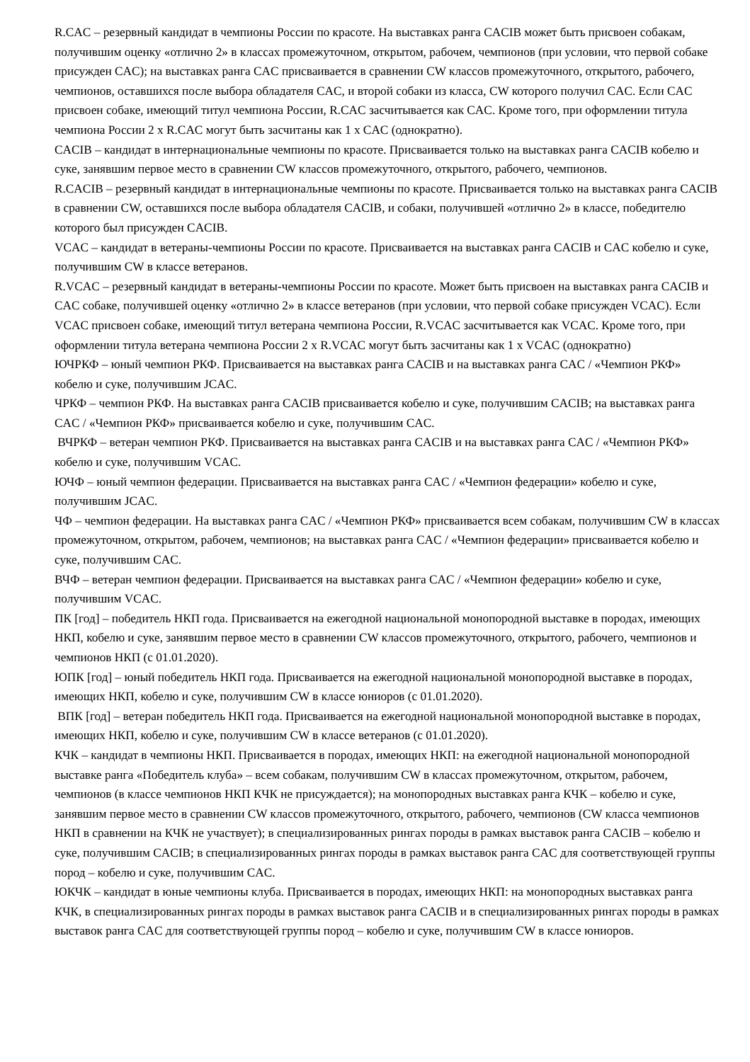R.CAC – резервный кандидат в чемпионы России по красоте. На выставках ранга CACIB может быть присвоен собакам, получившим оценку «отлично 2» в классах промежуточном, открытом, рабочем, чемпионов (при условии, что первой собаке присужден CAC); на выставках ранга CAC присваивается в сравнении CW классов промежуточного, открытого, рабочего, чемпионов, оставшихся после выбора обладателя CAC, и второй собаки из класса, CW которого получил CAC. Если CAC присвоен собаке, имеющий титул чемпиона России, R.CAC засчитывается как CAC. Кроме того, при оформлении титула чемпиона России 2 x R.CAC могут быть засчитаны как 1 x CAC (однократно).
CACIB – кандидат в интернациональные чемпионы по красоте. Присваивается только на выставках ранга CACIB кобелю и суке, занявшим первое место в сравнении CW классов промежуточного, открытого, рабочего, чемпионов.
R.CACIB – резервный кандидат в интернациональные чемпионы по красоте. Присваивается только на выставках ранга CACIB в сравнении CW, оставшихся после выбора обладателя CACIB, и собаки, получившей «отлично 2» в классе, победителю которого был присужден CACIB.
VCAC – кандидат в ветераны-чемпионы России по красоте. Присваивается на выставках ранга CACIB и CAC кобелю и суке, получившим CW в классе ветеранов.
R.VCAC – резервный кандидат в ветераны-чемпионы России по красоте. Может быть присвоен на выставках ранга CACIB и CAC собаке, получившей оценку «отлично 2» в классе ветеранов (при условии, что первой собаке присужден VCAC). Если VCAC присвоен собаке, имеющий титул ветерана чемпиона России, R.VCAC засчитывается как VCAC. Кроме того, при оформлении титула ветерана чемпиона России 2 x R.VCAC могут быть засчитаны как 1 x VCAC (однократно)
ЮЧРКФ – юный чемпион РКФ. Присваивается на выставках ранга CACIB и на выставках ранга CAC / «Чемпион РКФ» кобелю и суке, получившим JCAC.
ЧРКФ – чемпион РКФ. На выставках ранга CACIB присваивается кобелю и суке, получившим CACIB; на выставках ранга CAC / «Чемпион РКФ» присваивается кобелю и суке, получившим CAC.
ВЧРКФ – ветеран чемпион РКФ. Присваивается на выставках ранга CACIB и на выставках ранга CAC / «Чемпион РКФ» кобелю и суке, получившим VCAC.
ЮЧФ – юный чемпион федерации. Присваивается на выставках ранга CAC / «Чемпион федерации» кобелю и суке, получившим JCAC.
ЧФ – чемпион федерации. На выставках ранга CAC / «Чемпион РКФ» присваивается всем собакам, получившим CW в классах промежуточном, открытом, рабочем, чемпионов; на выставках ранга CAC / «Чемпион федерации» присваивается кобелю и суке, получившим CAC.
ВЧФ – ветеран чемпион федерации. Присваивается на выставках ранга CAC / «Чемпион федерации» кобелю и суке, получившим VCAC.
ПК [год] – победитель НКП года. Присваивается на ежегодной национальной монопородной выставке в породах, имеющих НКП, кобелю и суке, занявшим первое место в сравнении CW классов промежуточного, открытого, рабочего, чемпионов и чемпионов НКП (с 01.01.2020).
ЮПК [год] – юный победитель НКП года. Присваивается на ежегодной национальной монопородной выставке в породах, имеющих НКП, кобелю и суке, получившим CW в классе юниоров (с 01.01.2020).
ВПК [год] – ветеран победитель НКП года. Присваивается на ежегодной национальной монопородной выставке в породах, имеющих НКП, кобелю и суке, получившим CW в классе ветеранов (с 01.01.2020).
КЧК – кандидат в чемпионы НКП. Присваивается в породах, имеющих НКП: на ежегодной национальной монопородной выставке ранга «Победитель клуба» – всем собакам, получившим CW в классах промежуточном, открытом, рабочем, чемпионов (в классе чемпионов НКП КЧК не присуждается); на монопородных выставках ранга КЧК – кобелю и суке, занявшим первое место в сравнении CW классов промежуточного, открытого, рабочего, чемпионов (CW класса чемпионов НКП в сравнении на КЧК не участвует); в специализированных рингах породы в рамках выставок ранга CACIB – кобелю и суке, получившим CACIB; в специализированных рингах породы в рамках выставок ранга CAC для соответствующей группы пород – кобелю и суке, получившим CAC.
ЮКЧК – кандидат в юные чемпионы клуба. Присваивается в породах, имеющих НКП: на монопородных выставках ранга КЧК, в специализированных рингах породы в рамках выставок ранга CACIB и в специализированных рингах породы в рамках выставок ранга CAC для соответствующей группы пород – кобелю и суке, получившим CW в классе юниоров.